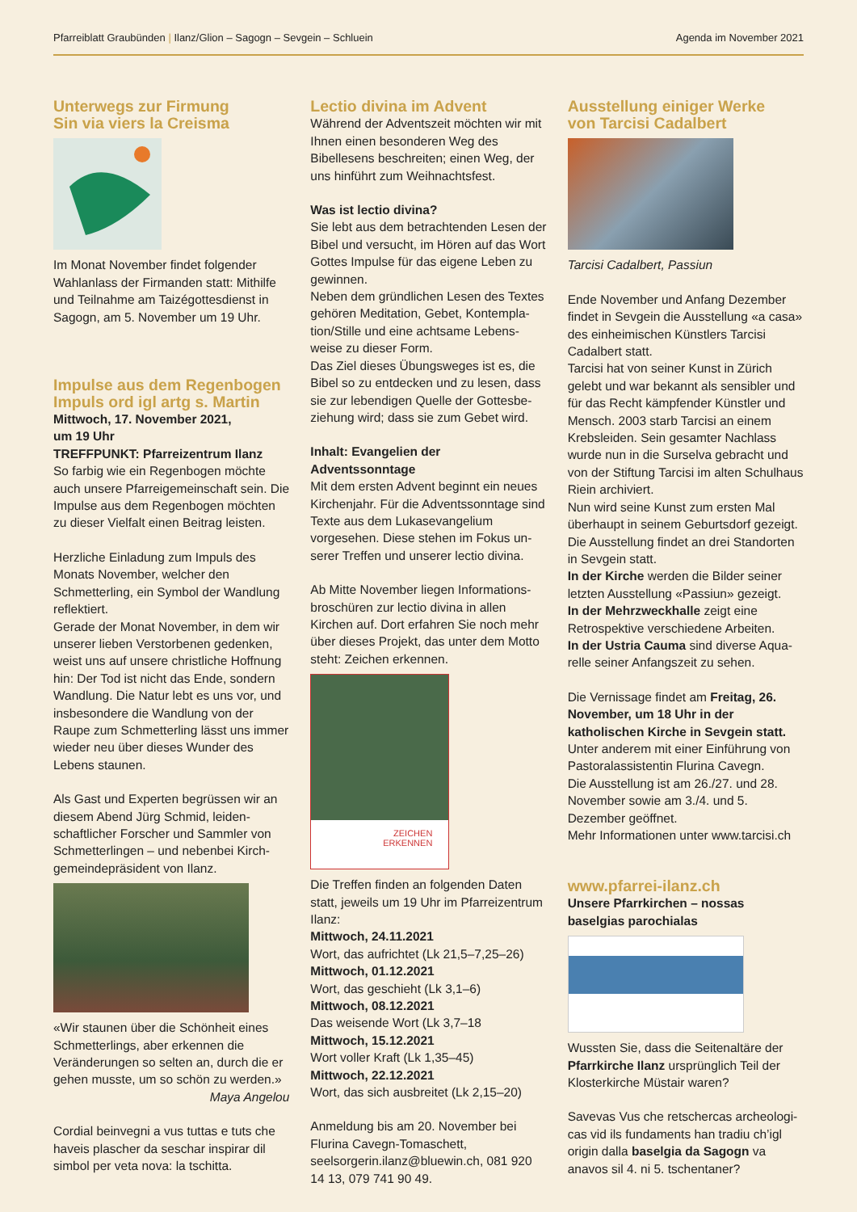Pfarreiblatt Graubünden | Ilanz/Glion – Sagogn – Sevgein – Schluein
Agenda im November 2021
Unterwegs zur Firmung
Sin via viers la Creisma
Im Monat November findet folgender Wahlanlass der Firmanden statt: Mithilfe und Teilnahme am Taizégottes­dienst in Sagogn, am 5. November um 19 Uhr.
Impulse aus dem Regenbogen
Impuls ord igl artg s. Martin
Mittwoch, 17. November 2021,
um 19 Uhr
TREFFPUNKT: Pfarreizentrum Ilanz
So farbig wie ein Regenbogen möchte auch unsere Pfarreigemeinschaft sein. Die Impulse aus dem Regenbogen möchten zu dieser Vielfalt einen Beitrag leisten.
Herzliche Einladung zum Impuls des Monats November, welcher den Schmetterling, ein Symbol der Wandlung reflektiert.
Gerade der Monat November, in dem wir unserer lieben Verstorbenen geden­ken, weist uns auf unsere christliche Hoffnung hin: Der Tod ist nicht das Ende, sondern Wandlung. Die Natur lebt es uns vor, und insbesondere die Wand­lung von der Raupe zum Schmetterling lässt uns immer wieder neu über dieses Wunder des Lebens staunen.
Als Gast und Experten begrüssen wir an diesem Abend Jürg Schmid, leiden­schaftlicher Forscher und Sammler von Schmetterlingen – und nebenbei Kirch­gemeindepräsident von Ilanz.
«Wir staunen über die Schönheit eines Schmetterlings, aber erkennen die Veränderungen so selten an, durch die er gehen musste, um so schön zu werden.»
Maya Angelou
Cordial beinvegni a vus tuttas e tuts che haveis plascher da seschar inspirar dil simbol per veta nova: la tschitta.
Lectio divina im Advent
Während der Adventszeit möchten wir mit Ihnen einen besonderen Weg des Bibellesens beschreiten; einen Weg, der uns hinführt zum Weihnachtsfest.
Was ist lectio divina?
Sie lebt aus dem betrachtenden Lesen der Bibel und versucht, im Hören auf das Wort Gottes Impulse für das eigene Leben zu gewinnen.
Neben dem gründlichen Lesen des Textes gehören Meditation, Gebet, Kontempla­tion/Stille und eine achtsame Lebens­weise zu dieser Form.
Das Ziel dieses Übungsweges ist es, die Bibel so zu entdecken und zu lesen, dass sie zur lebendigen Quelle der Gottesbe­ziehung wird; dass sie zum Gebet wird.
Inhalt: Evangelien der Adventssonntage
Mit dem ersten Advent beginnt ein neu­es Kirchenjahr. Für die Adventssonntage sind Texte aus dem Lukasevangelium vorgesehen. Diese stehen im Fokus un­serer Treffen und unserer lectio divina.
Ab Mitte November liegen Informations­broschüren zur lectio divina in allen Kirchen auf. Dort erfahren Sie noch mehr über dieses Projekt, das unter dem Motto steht: Zeichen erkennen.
ZEICHEN
ERKENNEN
Die Treffen finden an folgenden Daten statt, jeweils um 19 Uhr im Pfarrei­zentrum Ilanz:
Mittwoch, 24.11.2021
Wort, das aufrichtet (Lk 21,5–7,25–26)
Mittwoch, 01.12.2021
Wort, das geschieht (Lk 3,1–6)
Mittwoch, 08.12.2021
Das weisende Wort (Lk 3,7–18
Mittwoch, 15.12.2021
Wort voller Kraft (Lk 1,35–45)
Mittwoch, 22.12.2021
Wort, das sich ausbreitet (Lk 2,15–20)
Anmeldung bis am 20. November bei Flurina Cavegn-Tomaschett, seelsorgerin.ilanz@bluewin.ch, 081 920 14 13, 079 741 90 49.
Ausstellung einiger Werke
von Tarcisi Cadalbert
Tarcisi Cadalbert, Passiun
Ende November und Anfang Dezem­ber findet in Sevgein die Ausstellung «a casa» des einheimischen Künstlers Tarcisi Cadalbert statt.
Tarcisi hat von seiner Kunst in Zürich gelebt und war bekannt als sensibler und für das Recht kämpfender Künstler und Mensch. 2003 starb Tarcisi an einem Krebsleiden. Sein gesamter Nach­lass wurde nun in die Surselva gebracht und von der Stiftung Tarcisi im alten Schulhaus Riein archiviert.
Nun wird seine Kunst zum ersten Mal überhaupt in seinem Geburtsdorf gezeigt. Die Ausstellung findet an drei Standorten in Sevgein statt.
In der Kirche werden die Bilder seiner letzten Ausstellung «Passiun» gezeigt.
In der Mehrzweckhalle zeigt eine Retrospektive verschiedene Arbeiten.
In der Ustria Cauma sind diverse Aqua­relle seiner Anfangszeit zu sehen.
Die Vernissage findet am Freitag, 26. November, um 18 Uhr in der katholischen Kirche in Sevgein statt.
Unter anderem mit einer Einführung von Pastoralassistentin Flurina Cavegn.
Die Ausstellung ist am 26./27. und 28. November sowie am 3./4. und 5. Dezember geöffnet.
Mehr Informationen unter www.tarcisi.ch
www.pfarrei-ilanz.ch
Unsere Pfarrkirchen – nossas baselgias parochialas
Wussten Sie, dass die Seitenaltäre der Pfarrkirche Ilanz ursprünglich Teil der Klosterkirche Müstair waren?
Savevas Vus che retschercas archeologi­cas vid ils fundaments han tradiu ch’igl origin dalla baselgia da Sagogn va anavos sil 4. ni 5. tschentaner?